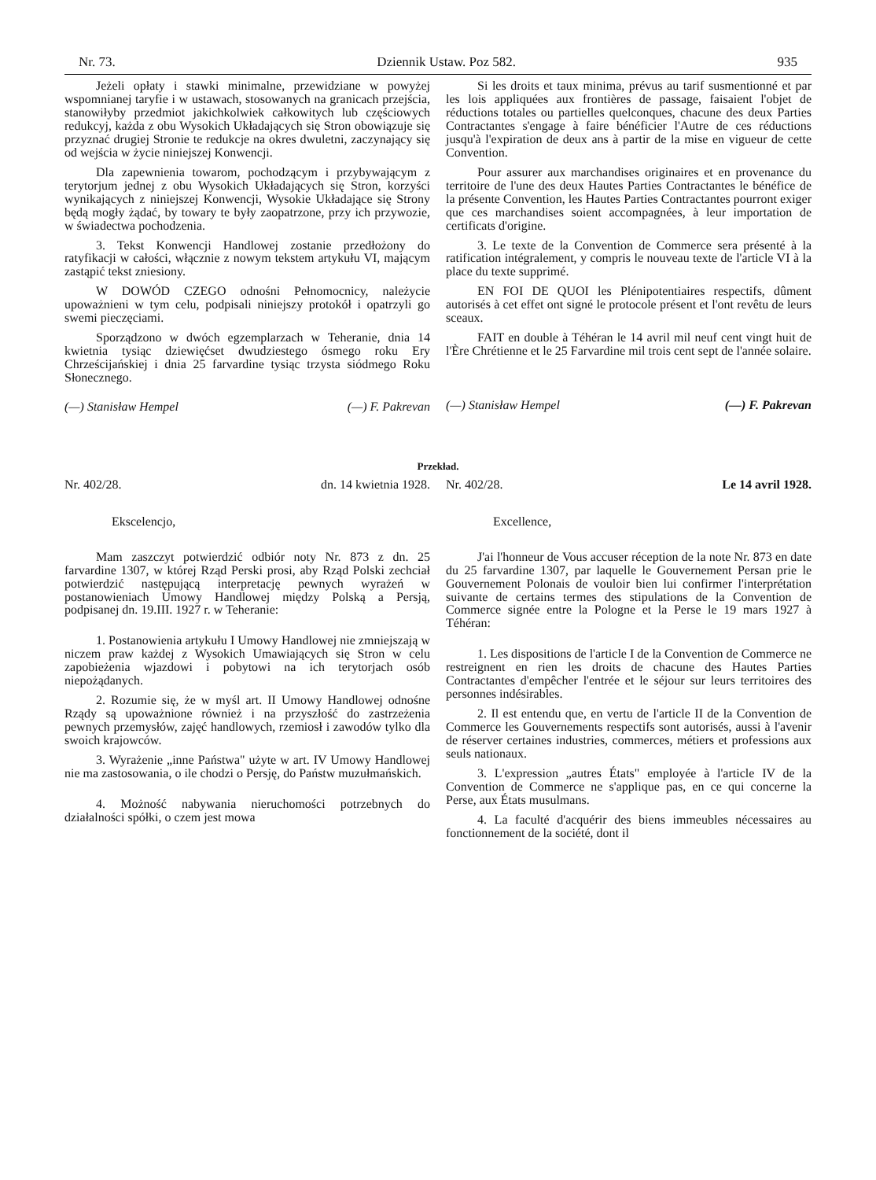Nr. 73. Dziennik Ustaw. Poz 582. 935
Jeżeli opłaty i stawki minimalne, przewidziane w powyżej wspomnianej taryfie i w ustawach, stosowanych na granicach przejścia, stanowiłyby przedmiot jakichkolwiek całkowitych lub częściowych redukcyj, każda z obu Wysokich Układających się Stron obowiązuje się przyznać drugiej Stronie te redukcje na okres dwuletni, zaczynający się od wejścia w życie niniejszej Konwencji.
Dla zapewnienia towarom, pochodzącym i przybywającym z terytorjum jednej z obu Wysokich Układających się Stron, korzyści wynikających z niniejszej Konwencji, Wysokie Układające się Strony będą mogły żądać, by towary te były zaopatrzone, przy ich przywozie, w świadectwa pochodzenia.
3. Tekst Konwencji Handlowej zostanie przedłożony do ratyfikacji w całości, włącznie z nowym tekstem artykułu VI, mającym zastąpić tekst zniesiony.
W DOWÓD CZEGO odnośni Pełnomocnicy, należycie upoważnieni w tym celu, podpisali niniejszy protokół i opatrzyli go swemi pieczęciami.
Sporządzono w dwóch egzemplarzach w Teheranie, dnia 14 kwietnia tysiąc dziewięćset dwudziestego ósmego roku Ery Chrześcijańskiej i dnia 25 farvardine tysiąc trzysta siódmego Roku Słonecznego.
(—) Stanisław Hempel (—) F. Pakrevan
Si les droits et taux minima, prévus au tarif susmentionné et par les lois appliquées aux frontières de passage, faisaient l'objet de réductions totales ou partielles quelconques, chacune des deux Parties Contractantes s'engage à faire bénéficier l'Autre de ces réductions jusqu'à l'expiration de deux ans à partir de la mise en vigueur de cette Convention.
Pour assurer aux marchandises originaires et en provenance du territoire de l'une des deux Hautes Parties Contractantes le bénéfice de la présente Convention, les Hautes Parties Contractantes pourront exiger que ces marchandises soient accompagnées, à leur importation de certificats d'origine.
3. Le texte de la Convention de Commerce sera présenté à la ratification intégralement, y compris le nouveau texte de l'article VI à la place du texte supprimé.
EN FOI DE QUOI les Plénipotentiaires respectifs, dûment autorisés à cet effet ont signé le protocole présent et l'ont revêtu de leurs sceaux.
FAIT en double à Téhéran le 14 avril mil neuf cent vingt huit de l'Ère Chrétienne et le 25 Farvardine mil trois cent sept de l'année solaire.
(—) Stanisław Hempel (—) F. Pakrevan
Przekład.
Nr. 402/28. dn. 14 kwietnia 1928.
Ekscelencjo,
Mam zaszczyt potwierdzić odbiór noty Nr. 873 z dn. 25 farvardine 1307, w której Rząd Perski prosi, aby Rząd Polski zechciał potwierdzić następującą interpretację pewnych wyrażeń w postanowieniach Umowy Handlowej między Polską a Persją, podpisanej dn. 19.III. 1927 r. w Teheranie:
1. Postanowienia artykułu I Umowy Handlowej nie zmniejszają w niczem praw każdej z Wysokich Umawiających się Stron w celu zapobieżenia wjazdowi i pobytowi na ich terytorjach osób niepożądanych.
2. Rozumie się, że w myśl art. II Umowy Handlowej odnośne Rządy są upoważnione również i na przyszłość do zastrzeżenia pewnych przemysłów, zajęć handlowych, rzemiosł i zawodów tylko dla swoich krajowców.
3. Wyrażenie „inne Państwa" użyte w art. IV Umowy Handlowej nie ma zastosowania, o ile chodzi o Persję, do Państw muzułmańskich.
4. Możność nabywania nieruchomości potrzebnych do działalności spółki, o czem jest mowa
Nr. 402/28. Le 14 avril 1928.
Excellence,
J'ai l'honneur de Vous accuser réception de la note Nr. 873 en date du 25 farvardine 1307, par laquelle le Gouvernement Persan prie le Gouvernement Polonais de vouloir bien lui confirmer l'interprétation suivante de certains termes des stipulations de la Convention de Commerce signée entre la Pologne et la Perse le 19 mars 1927 à Téhéran:
1. Les dispositions de l'article I de la Convention de Commerce ne restreignent en rien les droits de chacune des Hautes Parties Contractantes d'empêcher l'entrée et le séjour sur leurs territoires des personnes indésirables.
2. Il est entendu que, en vertu de l'article II de la Convention de Commerce les Gouvernements respectifs sont autorisés, aussi à l'avenir de réserver certaines industries, commerces, métiers et professions aux seuls nationaux.
3. L'expression „autres États" employée à l'article IV de la Convention de Commerce ne s'applique pas, en ce qui concerne la Perse, aux États musulmans.
4. La faculté d'acquérir des biens immeubles nécessaires au fonctionnement de la société, dont il